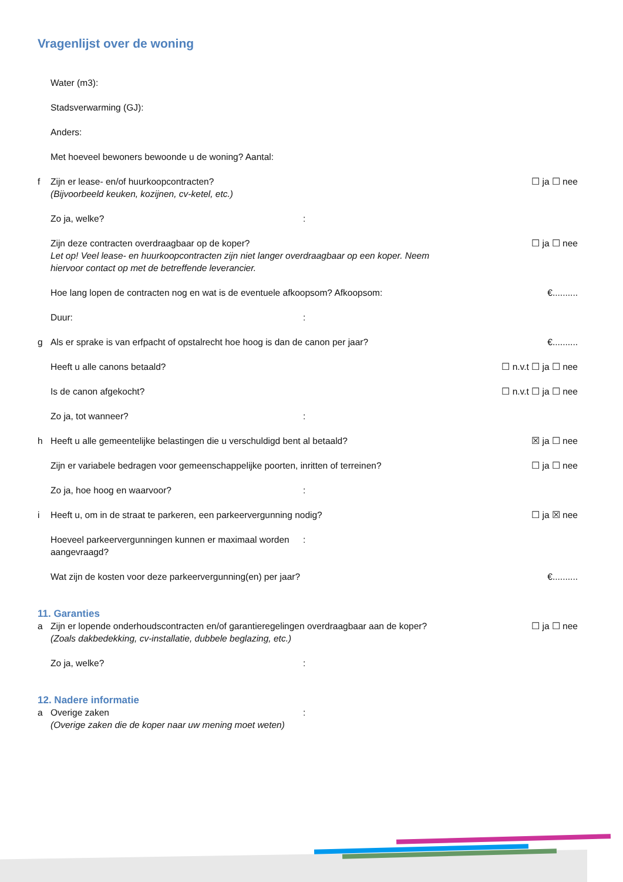Vragenlijst over de woning
Water (m3):
Stadsverwarming (GJ):
Anders:
Met hoeveel bewoners bewoonde u de woning? Aantal:
f Zijn er lease- en/of huurkoopcontracten?
(Bijvoorbeeld keuken, kozijnen, cv-ketel, etc.)
☐ ja ☐ nee
Zo ja, welke? :
Zijn deze contracten overdraagbaar op de koper?
Let op! Veel lease- en huurkoopcontracten zijn niet langer overdraagbaar op een koper. Neem hiervoor contact op met de betreffende leverancier.
☐ ja ☐ nee
Hoe lang lopen de contracten nog en wat is de eventuele afkoopsom? Afkoopsom:
€..........
Duur: :
g Als er sprake is van erfpacht of opstalrecht hoe hoog is dan de canon per jaar?
€..........
Heeft u alle canons betaald? ☐ n.v.t ☐ ja ☐ nee
Is de canon afgekocht? ☐ n.v.t ☐ ja ☐ nee
Zo ja, tot wanneer? :
h Heeft u alle gemeentelijke belastingen die u verschuldigd bent al betaald?
☒ ja ☐ nee
Zijn er variabele bedragen voor gemeenschappelijke poorten, inritten of terreinen?
☐ ja ☐ nee
Zo ja, hoe hoog en waarvoor? :
i Heeft u, om in de straat te parkeren, een parkeervergunning nodig?
☐ ja ☒ nee
Hoeveel parkeervergunningen kunnen er maximaal worden aangevraagd?
:
Wat zijn de kosten voor deze parkeervergunning(en) per jaar?
€..........
11. Garanties
a Zijn er lopende onderhoudscontracten en/of garantieregelingen overdraagbaar aan de koper?
(Zoals dakbedekking, cv-installatie, dubbele beglazing, etc.)
☐ ja ☐ nee
Zo ja, welke? :
12. Nadere informatie
a Overige zaken
(Overige zaken die de koper naar uw mening moet weten)
: